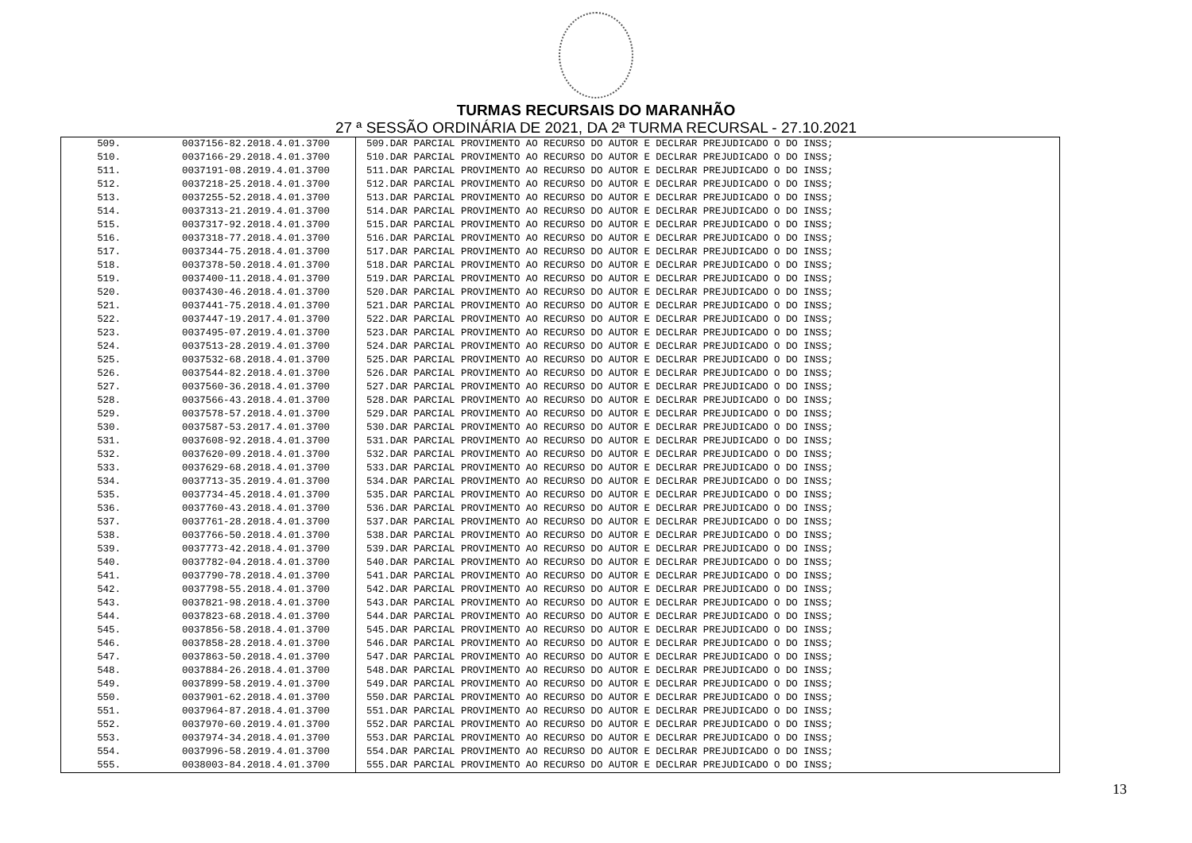TURMAS RECURSAIS DO MARANHÃO
27 ª SESSÃO ORDINÁRIA DE 2021, DA 2ª TURMA RECURSAL - 27.10.2021
| 509. | 0037156-82.2018.4.01.3700 | 509.DAR PARCIAL PROVIMENTO AO RECURSO DO AUTOR E DECLRAR PREJUDICADO O DO INSS; |
| 510. | 0037166-29.2018.4.01.3700 | 510.DAR PARCIAL PROVIMENTO AO RECURSO DO AUTOR E DECLRAR PREJUDICADO O DO INSS; |
| 511. | 0037191-08.2019.4.01.3700 | 511.DAR PARCIAL PROVIMENTO AO RECURSO DO AUTOR E DECLRAR PREJUDICADO O DO INSS; |
| 512. | 0037218-25.2018.4.01.3700 | 512.DAR PARCIAL PROVIMENTO AO RECURSO DO AUTOR E DECLRAR PREJUDICADO O DO INSS; |
| 513. | 0037255-52.2018.4.01.3700 | 513.DAR PARCIAL PROVIMENTO AO RECURSO DO AUTOR E DECLRAR PREJUDICADO O DO INSS; |
| 514. | 0037313-21.2019.4.01.3700 | 514.DAR PARCIAL PROVIMENTO AO RECURSO DO AUTOR E DECLRAR PREJUDICADO O DO INSS; |
| 515. | 0037317-92.2018.4.01.3700 | 515.DAR PARCIAL PROVIMENTO AO RECURSO DO AUTOR E DECLRAR PREJUDICADO O DO INSS; |
| 516. | 0037318-77.2018.4.01.3700 | 516.DAR PARCIAL PROVIMENTO AO RECURSO DO AUTOR E DECLRAR PREJUDICADO O DO INSS; |
| 517. | 0037344-75.2018.4.01.3700 | 517.DAR PARCIAL PROVIMENTO AO RECURSO DO AUTOR E DECLRAR PREJUDICADO O DO INSS; |
| 518. | 0037378-50.2018.4.01.3700 | 518.DAR PARCIAL PROVIMENTO AO RECURSO DO AUTOR E DECLRAR PREJUDICADO O DO INSS; |
| 519. | 0037400-11.2018.4.01.3700 | 519.DAR PARCIAL PROVIMENTO AO RECURSO DO AUTOR E DECLRAR PREJUDICADO O DO INSS; |
| 520. | 0037430-46.2018.4.01.3700 | 520.DAR PARCIAL PROVIMENTO AO RECURSO DO AUTOR E DECLRAR PREJUDICADO O DO INSS; |
| 521. | 0037441-75.2018.4.01.3700 | 521.DAR PARCIAL PROVIMENTO AO RECURSO DO AUTOR E DECLRAR PREJUDICADO O DO INSS; |
| 522. | 0037447-19.2017.4.01.3700 | 522.DAR PARCIAL PROVIMENTO AO RECURSO DO AUTOR E DECLRAR PREJUDICADO O DO INSS; |
| 523. | 0037495-07.2019.4.01.3700 | 523.DAR PARCIAL PROVIMENTO AO RECURSO DO AUTOR E DECLRAR PREJUDICADO O DO INSS; |
| 524. | 0037513-28.2019.4.01.3700 | 524.DAR PARCIAL PROVIMENTO AO RECURSO DO AUTOR E DECLRAR PREJUDICADO O DO INSS; |
| 525. | 0037532-68.2018.4.01.3700 | 525.DAR PARCIAL PROVIMENTO AO RECURSO DO AUTOR E DECLRAR PREJUDICADO O DO INSS; |
| 526. | 0037544-82.2018.4.01.3700 | 526.DAR PARCIAL PROVIMENTO AO RECURSO DO AUTOR E DECLRAR PREJUDICADO O DO INSS; |
| 527. | 0037560-36.2018.4.01.3700 | 527.DAR PARCIAL PROVIMENTO AO RECURSO DO AUTOR E DECLRAR PREJUDICADO O DO INSS; |
| 528. | 0037566-43.2018.4.01.3700 | 528.DAR PARCIAL PROVIMENTO AO RECURSO DO AUTOR E DECLRAR PREJUDICADO O DO INSS; |
| 529. | 0037578-57.2018.4.01.3700 | 529.DAR PARCIAL PROVIMENTO AO RECURSO DO AUTOR E DECLRAR PREJUDICADO O DO INSS; |
| 530. | 0037587-53.2017.4.01.3700 | 530.DAR PARCIAL PROVIMENTO AO RECURSO DO AUTOR E DECLRAR PREJUDICADO O DO INSS; |
| 531. | 0037608-92.2018.4.01.3700 | 531.DAR PARCIAL PROVIMENTO AO RECURSO DO AUTOR E DECLRAR PREJUDICADO O DO INSS; |
| 532. | 0037620-09.2018.4.01.3700 | 532.DAR PARCIAL PROVIMENTO AO RECURSO DO AUTOR E DECLRAR PREJUDICADO O DO INSS; |
| 533. | 0037629-68.2018.4.01.3700 | 533.DAR PARCIAL PROVIMENTO AO RECURSO DO AUTOR E DECLRAR PREJUDICADO O DO INSS; |
| 534. | 0037713-35.2019.4.01.3700 | 534.DAR PARCIAL PROVIMENTO AO RECURSO DO AUTOR E DECLRAR PREJUDICADO O DO INSS; |
| 535. | 0037734-45.2018.4.01.3700 | 535.DAR PARCIAL PROVIMENTO AO RECURSO DO AUTOR E DECLRAR PREJUDICADO O DO INSS; |
| 536. | 0037760-43.2018.4.01.3700 | 536.DAR PARCIAL PROVIMENTO AO RECURSO DO AUTOR E DECLRAR PREJUDICADO O DO INSS; |
| 537. | 0037761-28.2018.4.01.3700 | 537.DAR PARCIAL PROVIMENTO AO RECURSO DO AUTOR E DECLRAR PREJUDICADO O DO INSS; |
| 538. | 0037766-50.2018.4.01.3700 | 538.DAR PARCIAL PROVIMENTO AO RECURSO DO AUTOR E DECLRAR PREJUDICADO O DO INSS; |
| 539. | 0037773-42.2018.4.01.3700 | 539.DAR PARCIAL PROVIMENTO AO RECURSO DO AUTOR E DECLRAR PREJUDICADO O DO INSS; |
| 540. | 0037782-04.2018.4.01.3700 | 540.DAR PARCIAL PROVIMENTO AO RECURSO DO AUTOR E DECLRAR PREJUDICADO O DO INSS; |
| 541. | 0037790-78.2018.4.01.3700 | 541.DAR PARCIAL PROVIMENTO AO RECURSO DO AUTOR E DECLRAR PREJUDICADO O DO INSS; |
| 542. | 0037798-55.2018.4.01.3700 | 542.DAR PARCIAL PROVIMENTO AO RECURSO DO AUTOR E DECLRAR PREJUDICADO O DO INSS; |
| 543. | 0037821-98.2018.4.01.3700 | 543.DAR PARCIAL PROVIMENTO AO RECURSO DO AUTOR E DECLRAR PREJUDICADO O DO INSS; |
| 544. | 0037823-68.2018.4.01.3700 | 544.DAR PARCIAL PROVIMENTO AO RECURSO DO AUTOR E DECLRAR PREJUDICADO O DO INSS; |
| 545. | 0037856-58.2018.4.01.3700 | 545.DAR PARCIAL PROVIMENTO AO RECURSO DO AUTOR E DECLRAR PREJUDICADO O DO INSS; |
| 546. | 0037858-28.2018.4.01.3700 | 546.DAR PARCIAL PROVIMENTO AO RECURSO DO AUTOR E DECLRAR PREJUDICADO O DO INSS; |
| 547. | 0037863-50.2018.4.01.3700 | 547.DAR PARCIAL PROVIMENTO AO RECURSO DO AUTOR E DECLRAR PREJUDICADO O DO INSS; |
| 548. | 0037884-26.2018.4.01.3700 | 548.DAR PARCIAL PROVIMENTO AO RECURSO DO AUTOR E DECLRAR PREJUDICADO O DO INSS; |
| 549. | 0037899-58.2019.4.01.3700 | 549.DAR PARCIAL PROVIMENTO AO RECURSO DO AUTOR E DECLRAR PREJUDICADO O DO INSS; |
| 550. | 0037901-62.2018.4.01.3700 | 550.DAR PARCIAL PROVIMENTO AO RECURSO DO AUTOR E DECLRAR PREJUDICADO O DO INSS; |
| 551. | 0037964-87.2018.4.01.3700 | 551.DAR PARCIAL PROVIMENTO AO RECURSO DO AUTOR E DECLRAR PREJUDICADO O DO INSS; |
| 552. | 0037970-60.2019.4.01.3700 | 552.DAR PARCIAL PROVIMENTO AO RECURSO DO AUTOR E DECLRAR PREJUDICADO O DO INSS; |
| 553. | 0037974-34.2018.4.01.3700 | 553.DAR PARCIAL PROVIMENTO AO RECURSO DO AUTOR E DECLRAR PREJUDICADO O DO INSS; |
| 554. | 0037996-58.2019.4.01.3700 | 554.DAR PARCIAL PROVIMENTO AO RECURSO DO AUTOR E DECLRAR PREJUDICADO O DO INSS; |
| 555. | 0038003-84.2018.4.01.3700 | 555.DAR PARCIAL PROVIMENTO AO RECURSO DO AUTOR E DECLRAR PREJUDICADO O DO INSS; |
13